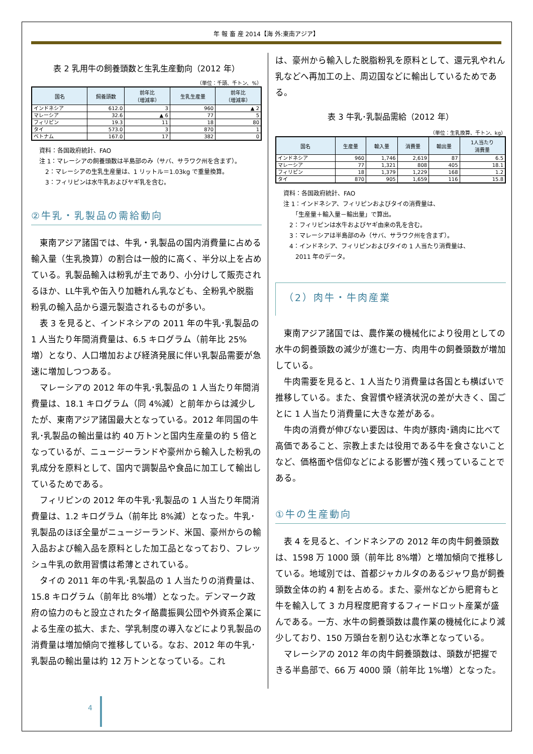年 報 畜 産 2014【海 外:東南アジア】
表 2 乳用牛の飼養頭数と生乳生産動向（2012 年）
（単位：千頭、千トン、%）
| 国名 | 飼養頭数 | 前年比 （増減率） | 生乳生産量 | 前年比 （増減率） |
| --- | --- | --- | --- | --- |
| インドネシア | 612.0 | 3 | 960 | ▲ 2 |
| マレーシア | 32.6 | ▲ 6 | 77 | 5 |
| フィリピン | 19.3 | 11 | 18 | 80 |
| タイ | 573.0 | 3 | 870 | 1 |
| ベトナム | 167.0 | 17 | 382 | 0 |
資料：各国政府統計、FAO
注 1：マレーシアの飼養頭数は半島部のみ（サバ、サラワク州を含まず）。
　2：マレーシアの生乳生産量は、1 リットル＝1.03kg で重量換算。
　3：フィリピンは水牛乳およびヤギ乳を含む。
②牛乳・乳製品の需給動向
東南アジア諸国では、牛乳・乳製品の国内消費量に占める輸入量（生乳換算）の割合は一般的に高く、半分以上を占めている。乳製品輸入は粉乳が主であり、小分けして販売されるほか、LL牛乳や缶入り加糖れん乳なども、全粉乳や脱脂粉乳の輸入品から還元製造されるものが多い。
表 3 を見ると、インドネシアの 2011 年の牛乳･乳製品の 1 人当たり年間消費量は、6.5 キログラム（前年比 25%増）となり、人口増加および経済発展に伴い乳製品需要が急速に増加しつつある。
マレーシアの 2012 年の牛乳･乳製品の 1 人当たり年間消費量は、18.1 キログラム（同 4%減）と前年からは減少したが、東南アジア諸国最大となっている。2012 年同国の牛乳･乳製品の輸出量は約 40 万トンと国内生産量の約 5 倍となっているが、ニュージーランドや豪州から輸入した粉乳の乳成分を原料として、国内で調製品や食品に加工して輸出しているためである。
フィリピンの 2012 年の牛乳･乳製品の 1 人当たり年間消費量は、1.2 キログラム（前年比 8%減）となった。牛乳･乳製品のほぼ全量がニュージーランド、米国、豪州からの輸入品および輸入品を原料とした加工品となっており、フレッシュ牛乳の飲用習慣は希薄とされている。
タイの 2011 年の牛乳･乳製品の 1 人当たりの消費量は、15.8 キログラム（前年比 8%増）となった。デンマーク政府の協力のもと設立されたタイ酪農振興公団や外資系企業による生産の拡大、また、学乳制度の導入などにより乳製品の消費量は増加傾向で推移している。なお、2012 年の牛乳･乳製品の輸出量は約 12 万トンとなっている。これ
は、豪州から輸入した脱脂粉乳を原料として、還元乳やれん乳などへ再加工の上、周辺国などに輸出しているためである。
表 3 牛乳･乳製品需給（2012 年）
（単位：生乳換算、千トン、kg）
| 国名 | 生産量 | 輸入量 | 消費量 | 輸出量 | 1人当たり 消費量 |
| --- | --- | --- | --- | --- | --- |
| インドネシア | 960 | 1,746 | 2,619 | 87 | 6.5 |
| マレーシア | 77 | 1,321 | 808 | 405 | 18.1 |
| フィリピン | 18 | 1,379 | 1,229 | 168 | 1.2 |
| タイ | 870 | 905 | 1,659 | 116 | 15.8 |
資料：各国政府統計、FAO
注 1：インドネシア、フィリピンおよびタイの消費量は、
　　「生産量＋輸入量－輸出量」で算出。
　2：フィリピンは水牛およびヤギ由来の乳を含む。
　3：マレーシアは半島部のみ（サバ、サラワク州を含まず）。
　4：インドネシア、フィリピンおよびタイの 1 人当たり消費量は、
　　2011 年のデータ。
（2）肉牛・牛肉産業
東南アジア諸国では、農作業の機械化により役用としての水牛の飼養頭数の減少が進む一方、肉用牛の飼養頭数が増加している。
牛肉需要を見ると、1 人当たり消費量は各国とも横ばいで推移している。また、食習慣や経済状況の差が大きく、国ごとに 1 人当たり消費量に大きな差がある。
牛肉の消費が伸びない要因は、牛肉が豚肉･鶏肉に比べて高価であること、宗教上または役用である牛を食さないことなど、価格面や信仰などによる影響が強く残っていることである。
①牛の生産動向
表 4 を見ると、インドネシアの 2012 年の肉牛飼養頭数は、1598 万 1000 頭（前年比 8%増）と増加傾向で推移している。地域別では、首都ジャカルタのあるジャワ島が飼養頭数全体の約 4 割を占める。また、豪州などから肥育もと牛を輸入して 3 カ月程度肥育するフィードロット産業が盛んである。一方、水牛の飼養頭数は農作業の機械化により減少しており、150 万頭台を割り込む水準となっている。
マレーシアの 2012 年の肉牛飼養頭数は、頭数が把握できる半島部で、66 万 4000 頭（前年比 1%増）となった。
4